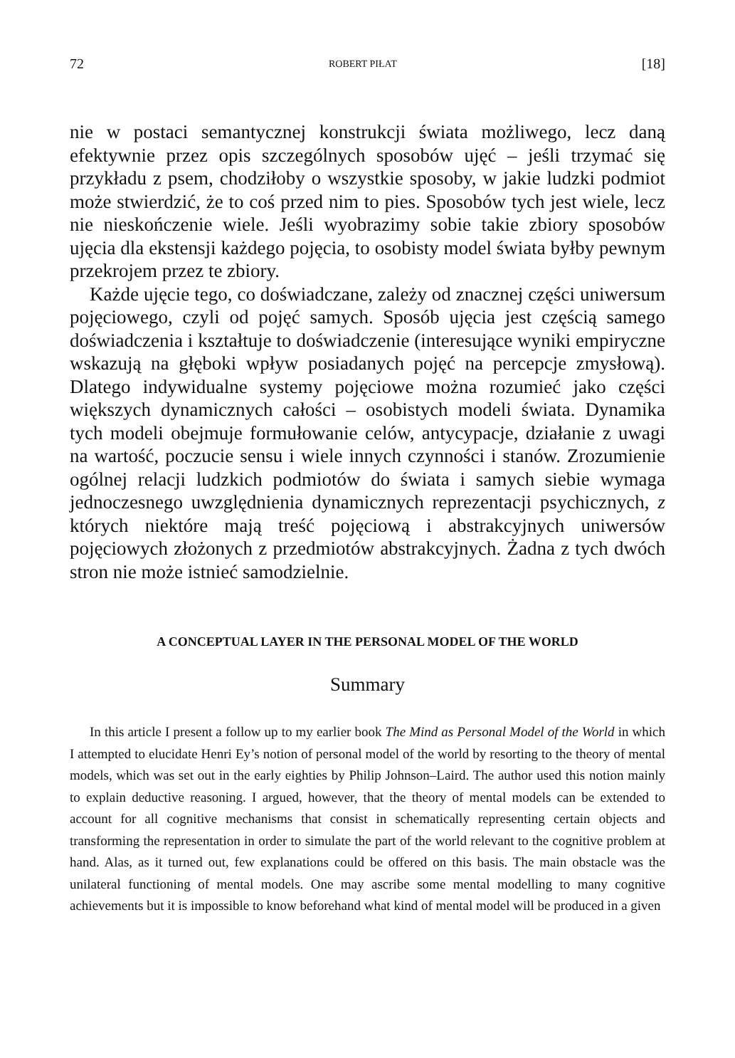72 ROBERT PIŁAT [18]
nie w postaci semantycznej konstrukcji świata możliwego, lecz daną efektywnie przez opis szczególnych sposobów ujęć – jeśli trzymać się przykładu z psem, chodziłoby o wszystkie sposoby, w jakie ludzki podmiot może stwierdzić, że to coś przed nim to pies. Sposobów tych jest wiele, lecz nie nieskończenie wiele. Jeśli wyobrazimy sobie takie zbiory sposobów ujęcia dla ekstensji każdego pojęcia, to osobisty model świata byłby pewnym przekrojem przez te zbiory.
Każde ujęcie tego, co doświadczane, zależy od znacznej części uniwersum pojęciowego, czyli od pojęć samych. Sposób ujęcia jest częścią samego doświadczenia i kształtuje to doświadczenie (interesujące wyniki empiryczne wskazują na głęboki wpływ posiadanych pojęć na percepcje zmysłową). Dlatego indywidualne systemy pojęciowe można rozumieć jako części większych dynamicznych całości – osobistych modeli świata. Dynamika tych modeli obejmuje formułowanie celów, antycypacje, działanie z uwagi na wartość, poczucie sensu i wiele innych czynności i stanów. Zrozumienie ogólnej relacji ludzkich podmiotów do świata i samych siebie wymaga jednoczesnego uwzględnienia dynamicznych reprezentacji psychicznych, z których niektóre mają treść pojęciową i abstrakcyjnych uniwersów pojęciowych złożonych z przedmiotów abstrakcyjnych. Żadna z tych dwóch stron nie może istnieć samodzielnie.
A CONCEPTUAL LAYER IN THE PERSONAL MODEL OF THE WORLD
Summary
In this article I present a follow up to my earlier book The Mind as Personal Model of the World in which I attempted to elucidate Henri Ey’s notion of personal model of the world by resorting to the theory of mental models, which was set out in the early eighties by Philip Johnson–Laird. The author used this notion mainly to explain deductive reasoning. I argued, however, that the theory of mental models can be extended to account for all cognitive mechanisms that consist in schematically representing certain objects and transforming the representation in order to simulate the part of the world relevant to the cognitive problem at hand. Alas, as it turned out, few explanations could be offered on this basis. The main obstacle was the unilateral functioning of mental models. One may ascribe some mental modelling to many cognitive achievements but it is impossible to know beforehand what kind of mental model will be produced in a given